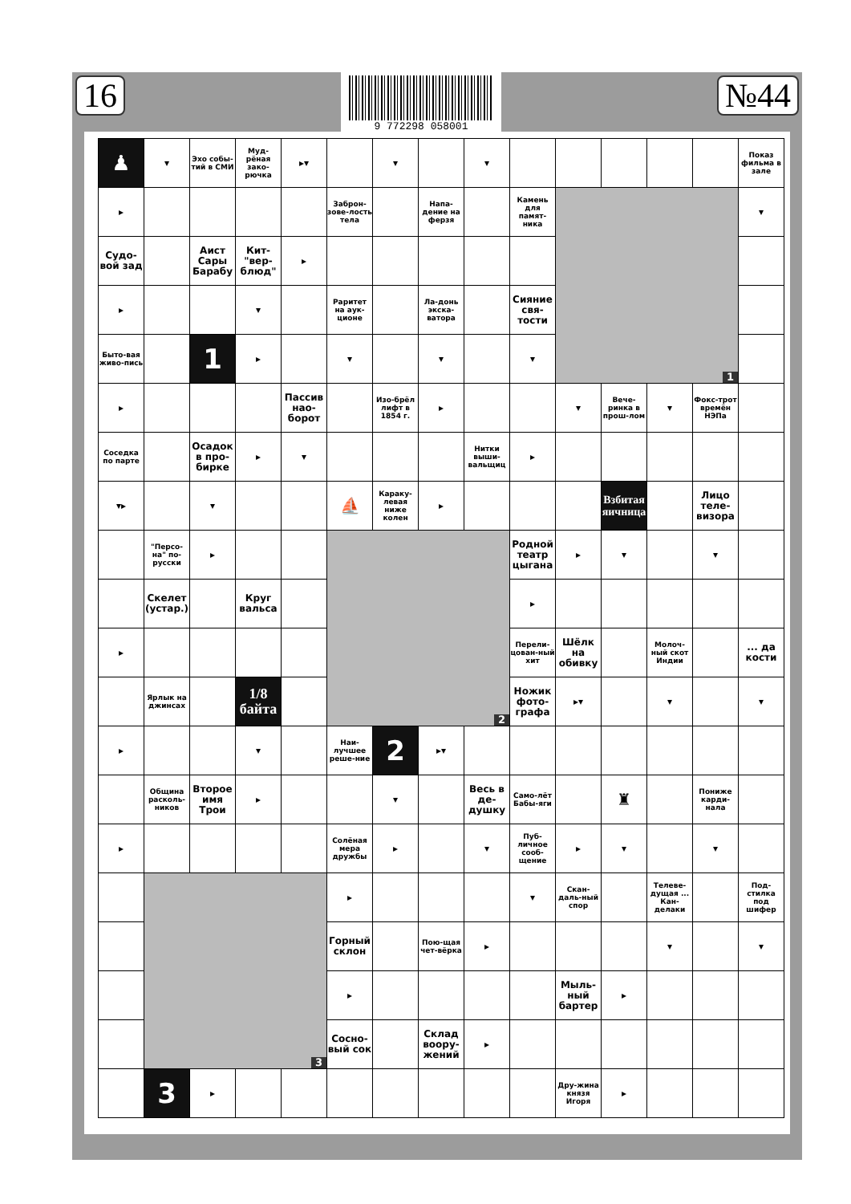16
9 772298 058001
№44
| ♟ | ▾ | Эхо собы-тий в СМИ | Муд-рёная зако-рючка | ▸▾ | | ▾ | | ▾ | | | | | | Показ фильма в зале |
| ▸ | | | | | Заброн-зове-лость тела | | Напа-дение на ферзя | | Камень для памят-ника | 1 | | | | ▾ |
| Судо-вой зад | | Аист Сары Барабу | Кит-"вер-блюд" | ▸ | | | | | | | | | | |
| ▸ | | | ▾ | | Раритет на аук-ционе | | Ла-донь экска-ватора | | Сияние свя-тости | | | | | |
| Быто-вая живо-пись | | 1 | ▸ | | ▾ | | ▾ | | ▾ | | | | | |
| ▸ | | | | Пассив нао-борот | | Изо-брёл лифт в 1854 г. | ▸ | | | ▾ | Вече-ринка в прош-лом | ▾ | Фокс-трот времён НЭПа | |
| Соседка по парте | | Осадок в про-бирке | ▸ | ▾ | | | | Нитки выши-вальщиц | ▸ | | | | | |
| ▾▸ | | ▾ | | | ⛵ | Караку-левая ниже колен | ▸ | | | | Взбитая яичница | | Лицо теле-визора | |
| | "Персо-на" по-русски | ▸ | | | 2 | | | | Родной театр цыгана | ▸ | ▾ | | ▾ | |
| | Скелет (устар.) | | Круг вальса | | | | | | ▸ | | | | | |
| ▸ | | | | | | | | | Перели-цован-ный хит | Шёлк на обивку | | Молоч-ный скот Индии | | ... да кости |
| | Ярлык на джинсах | | 1/8 байта | | | | | | Ножик фото-графа | ▸▾ | | ▾ | | ▾ |
| ▸ | | | ▾ | | Наи-лучшее реше-ние | 2 | ▸▾ | | | | | | | |
| | Община расколь-ников | Второе имя Трои | ▸ | | | ▾ | | Весь в де-душку | Само-лёт Бабы-яги | | ♜ | | Пониже карди-нала | |
| ▸ | | | | | Солёная мера дружбы | ▸ | | ▾ | Пуб-личное сооб-щение | ▸ | ▾ | | ▾ | |
| | 3 | | | | ▸ | | | | ▾ | Скан-даль-ный спор | | Телеве-дущая ... Кан-делаки | | Под-стилка под шифер |
| | | | | | Горный склон | | Пою-щая чет-вёрка | ▸ | | | | ▾ | | ▾ |
| | | | | | ▸ | | | | | Мыль-ный бартер | ▸ | | | |
| | | | | | Сосно-вый сок | | Склад вooру-жений | ▸ | | | | | | |
| | 3 | ▸ | | | | | | | | Дру-жина князя Игоря | ▸ | | | |